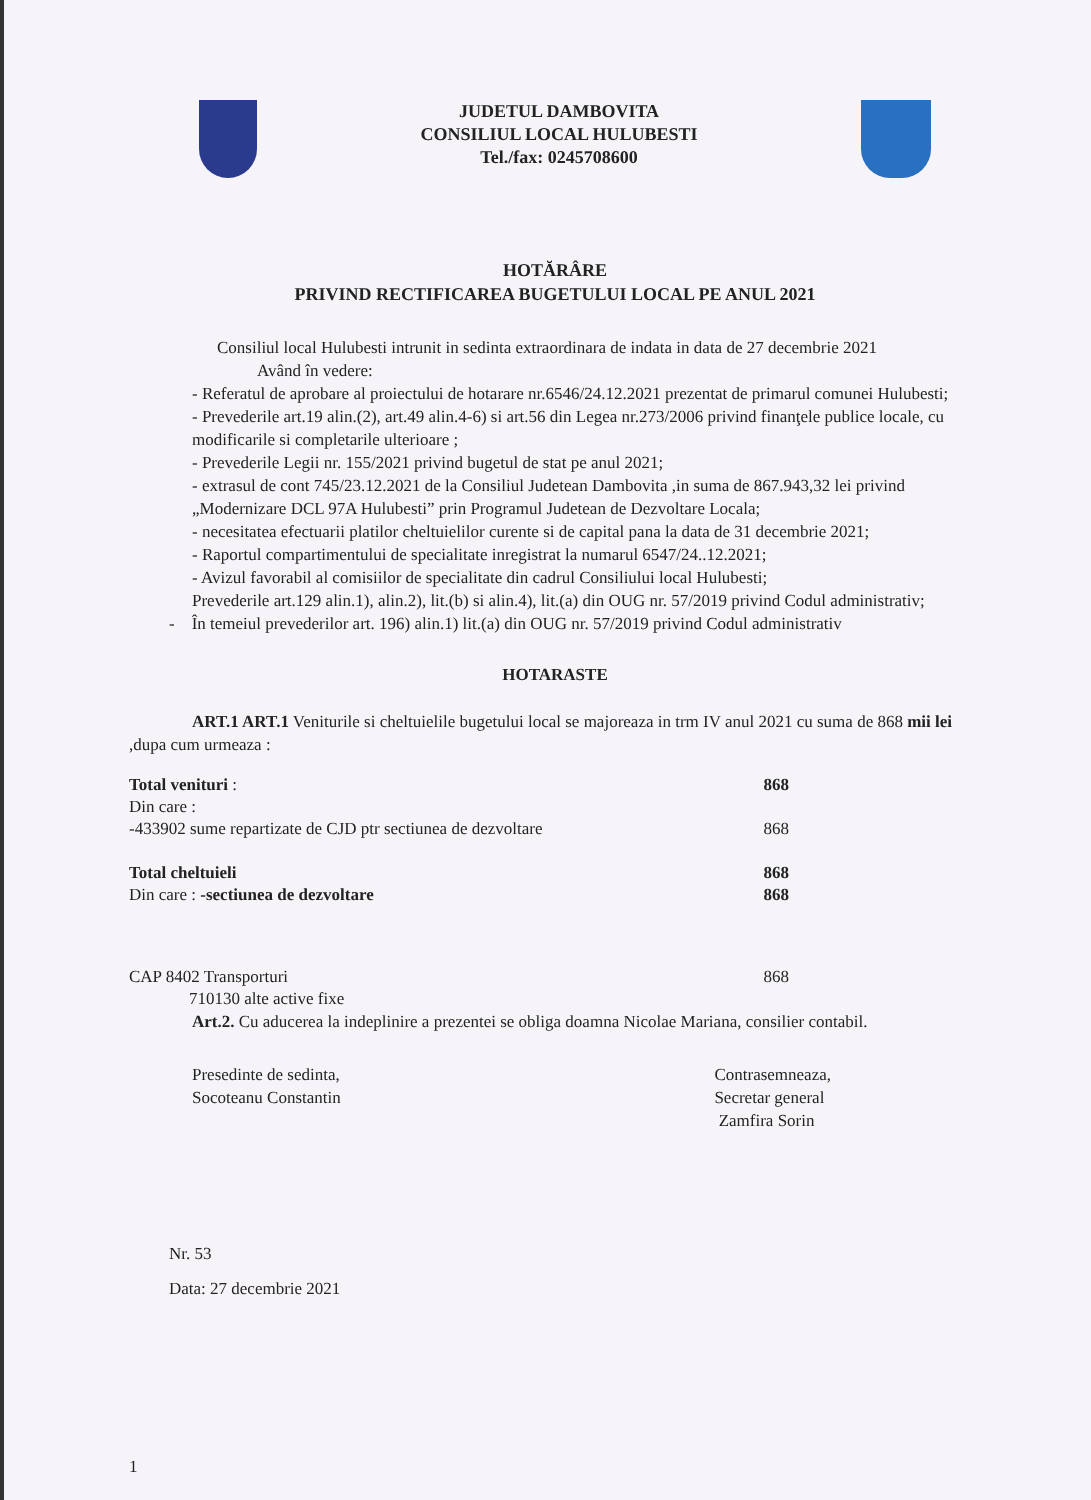JUDETUL DAMBOVITA
CONSILIUL LOCAL HULUBESTI
Tel./fax: 0245708600
HOTĂRÂRE
PRIVIND RECTIFICAREA BUGETULUI LOCAL PE ANUL 2021
Consiliul local Hulubesti intrunit in sedinta extraordinara de indata in data de 27 decembrie 2021
Având în vedere:
- Referatul de aprobare al proiectului de hotarare nr.6546/24.12.2021 prezentat de primarul comunei Hulubesti;
- Prevederile art.19 alin.(2), art.49 alin.4-6) si art.56 din Legea nr.273/2006 privind finanţele publice locale, cu modificarile si completarile ulterioare ;
- Prevederile Legii nr. 155/2021 privind bugetul de stat pe anul 2021;
- extrasul de cont 745/23.12.2021 de la Consiliul Judetean Dambovita ,in suma de 867.943,32 lei privind „Modernizare DCL 97A Hulubesti” prin Programul Judetean de Dezvoltare Locala;
- necesitatea efectuarii platilor cheltuielilor curente si de capital pana la data de 31 decembrie 2021;
- Raportul compartimentului de specialitate inregistrat la numarul 6547/24..12.2021;
- Avizul favorabil al comisiilor de specialitate din cadrul Consiliului local Hulubesti;
Prevederile art.129 alin.1), alin.2), lit.(b) si alin.4), lit.(a) din OUG nr. 57/2019 privind Codul administrativ;
- În temeiul prevederilor art. 196) alin.1) lit.(a) din OUG nr. 57/2019 privind Codul administrativ
HOTARASTE
ART.1 ART.1 Veniturile si cheltuielile bugetului local se majoreaza in trm IV anul 2021 cu suma de 868 mii lei ,dupa cum urmeaza :
| Total venituri : | 868 |
| Din care : | |
| -433902 sume repartizate de CJD ptr sectiunea de dezvoltare | 868 |
| Total cheltuieli | 868 |
| Din care : -sectiunea de dezvoltare | 868 |
| CAP 8402 Transporturi | 868 |
| 710130 alte active fixe | |
Art.2. Cu aducerea la indeplinire a prezentei se obliga doamna Nicolae Mariana, consilier contabil.
Presedinte de sedinta,
Socoteanu Constantin
Contrasemneaza,
Secretar general
Zamfira Sorin
Nr. 53
Data: 27 decembrie 2021
1